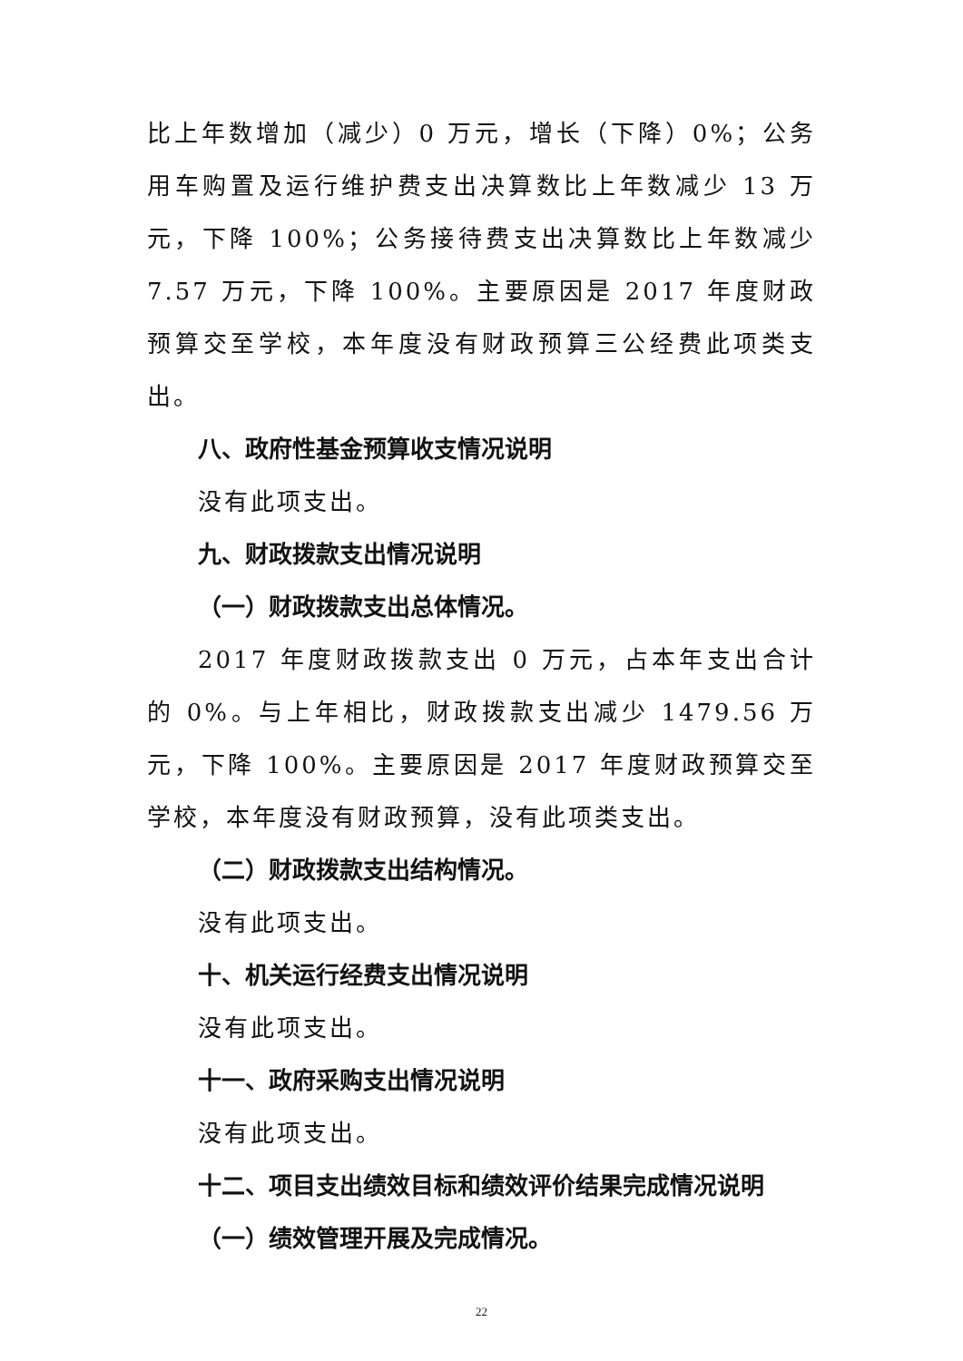比上年数增加（减少）0 万元，增长（下降）0%；公务用车购置及运行维护费支出决算数比上年数减少 13 万元，下降 100%；公务接待费支出决算数比上年数减少 7.57 万元，下降 100%。主要原因是 2017 年度财政预算交至学校，本年度没有财政预算三公经费此项类支出。
八、政府性基金预算收支情况说明
没有此项支出。
九、财政拨款支出情况说明
（一）财政拨款支出总体情况。
2017 年度财政拨款支出 0 万元，占本年支出合计的 0%。与上年相比，财政拨款支出减少 1479.56 万元，下降 100%。主要原因是 2017 年度财政预算交至学校，本年度没有财政预算，没有此项类支出。
（二）财政拨款支出结构情况。
没有此项支出。
十、机关运行经费支出情况说明
没有此项支出。
十一、政府采购支出情况说明
没有此项支出。
十二、项目支出绩效目标和绩效评价结果完成情况说明
（一）绩效管理开展及完成情况。
22